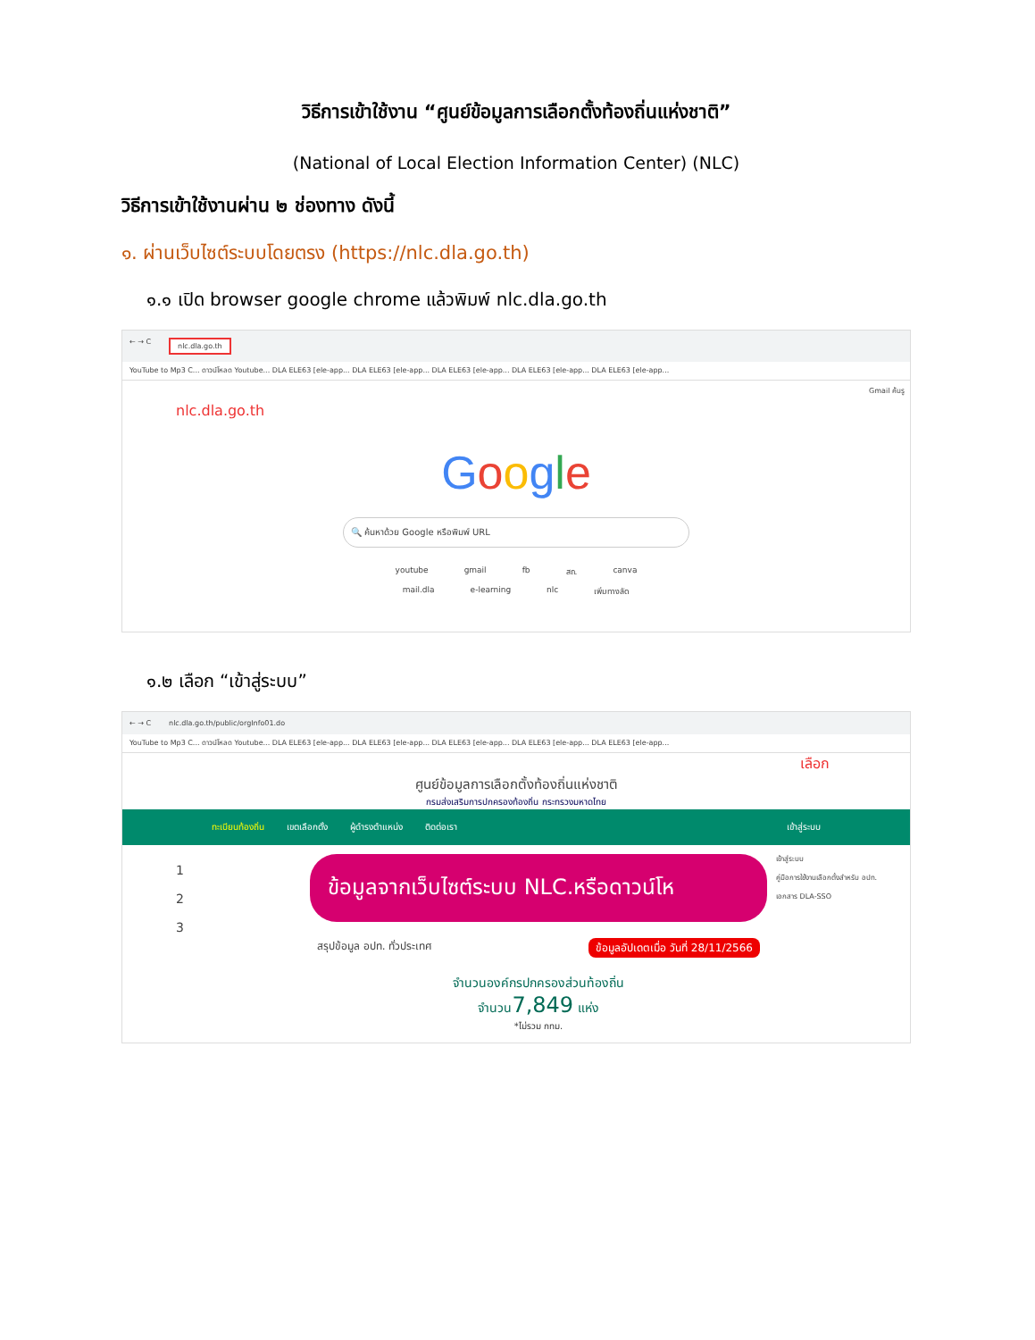วิธีการเข้าใช้งาน “ศูนย์ข้อมูลการเลือกตั้งท้องถิ่นแห่งชาติ”
(National of Local Election Information Center) (NLC)
วิธีการเข้าใช้งานผ่าน ๒ ช่องทาง ดังนี้
๑. ผ่านเว็บไซต์ระบบโดยตรง (https://nlc.dla.go.th)
๑.๑ เปิด browser google chrome แล้วพิมพ์ nlc.dla.go.th
← → C nlc.dla.go.th
YouTube to Mp3 C... ดาวน์โหลด Youtube... DLA ELE63 [ele-app... DLA ELE63 [ele-app... DLA ELE63 [ele-app... DLA ELE63 [ele-app... DLA ELE63 [ele-app...
Gmail ค้นรู
nlc.dla.go.th
Google
🔍 ค้นหาด้วย Google หรือพิมพ์ URL
youtube gmail fb สถ. canva
mail.dla e-learning nlc เพิ่มทางลัด
๑.๒ เลือก “เข้าสู่ระบบ”
← → C nlc.dla.go.th/public/orgInfo01.do
YouTube to Mp3 C... ดาวน์โหลด Youtube... DLA ELE63 [ele-app... DLA ELE63 [ele-app... DLA ELE63 [ele-app... DLA ELE63 [ele-app... DLA ELE63 [ele-app...
เลือก
ศูนย์ข้อมูลการเลือกตั้งท้องถิ่นแห่งชาติ
กรมส่งเสริมการปกครองท้องถิ่น กระทรวงมหาดไทย
ทะเบียนท้องถิ่น เขตเลือกตั้ง ผู้ดำรงตำแหน่ง ติดต่อเรา เข้าสู่ระบบ
1
2
3
ข้อมูลจากเว็บไซต์ระบบ NLC.หรือดาวน์โห
สรุปข้อมูล อปท. ทั่วประเทศ ข้อมูลอัปเดตเมื่อ วันที่ 28/11/2566
จำนวนองค์กรปกครองส่วนท้องถิ่น
จำนวน7,849 แห่ง
*ไม่รวม กทม.
เข้าสู่ระบบ
คู่มือการใช้งานเลือกตั้งสำหรับ อปท.
เอกสาร DLA-SSO